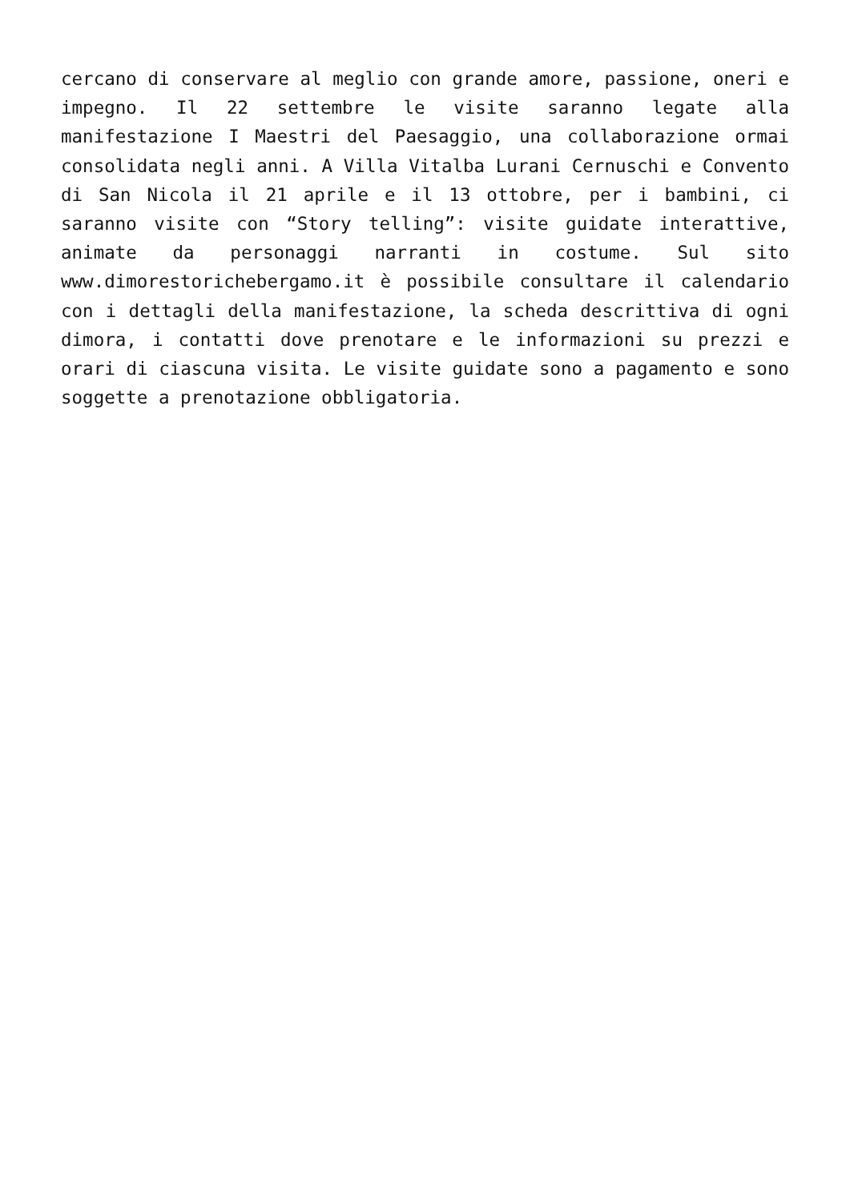cercano di conservare al meglio con grande amore, passione, oneri e impegno. Il 22 settembre le visite saranno legate alla manifestazione I Maestri del Paesaggio, una collaborazione ormai consolidata negli anni. A Villa Vitalba Lurani Cernuschi e Convento di San Nicola il 21 aprile e il 13 ottobre, per i bambini, ci saranno visite con “Story telling”: visite guidate interattive, animate da personaggi narranti in costume. Sul sito www.dimorestorichebergamo.it è possibile consultare il calendario con i dettagli della manifestazione, la scheda descrittiva di ogni dimora, i contatti dove prenotare e le informazioni su prezzi e orari di ciascuna visita. Le visite guidate sono a pagamento e sono soggette a prenotazione obbligatoria.